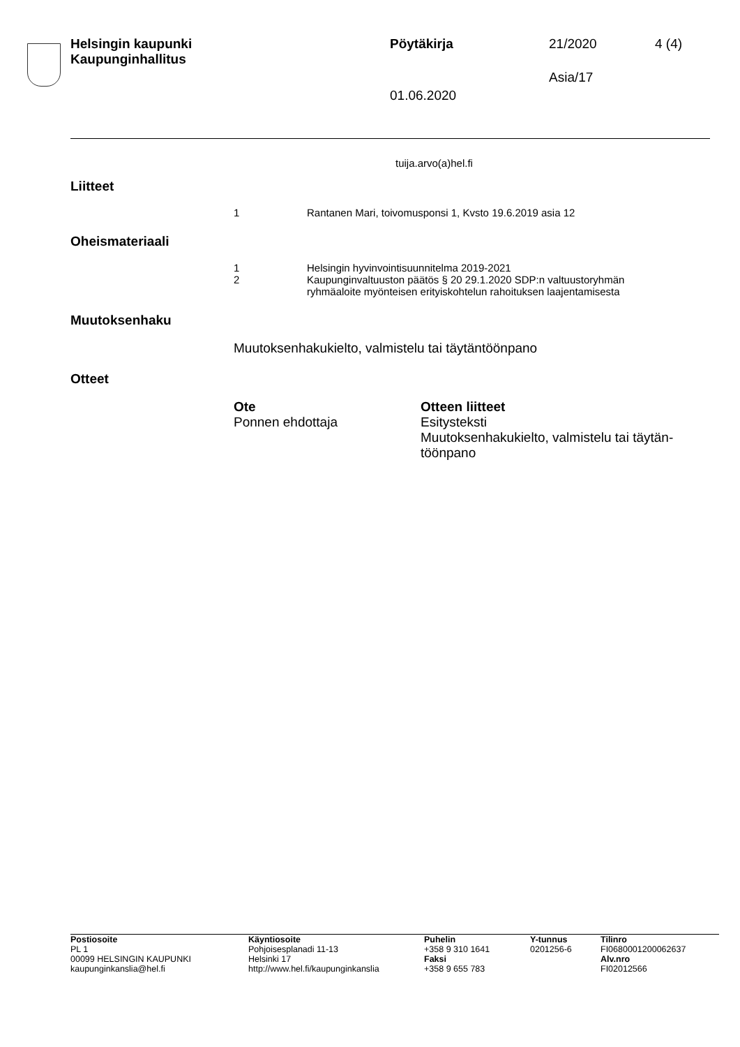Helsingin kaupunki
Kaupunginhallitus
Pöytäkirja 21/2020 4 (4)
Asia/17
01.06.2020
tuija.arvo(a)hel.fi
Liitteet
1 Rantanen Mari, toivomusponsi 1, Kvsto 19.6.2019 asia 12
Oheismateriaali
1 Helsingin hyvinvointisuunnitelma 2019-2021
2 Kaupunginvaltuuston päätös § 20 29.1.2020 SDP:n valtuustoryhmän
ryhmäaloite myönteisen erityiskohtelun rahoituksen laajentamisesta
Muutoksenhaku
Muutoksenhakukielto, valmistelu tai täytäntöönpano
Otteet
| Ote | Otteen liitteet |
| --- | --- |
| Ponnen ehdottaja | Esitysteksti Muutoksenhakukielto, valmistelu tai täytän- töönpano |
| Postiosoite PL 1 00099 HELSINGIN KAUPUNKI kaupunginkanslia@hel.fi | Käyntiosoite Pohjoisesplanadi 11-13 Helsinki 17 http://www.hel.fi/kaupunginkanslia | Puhelin +358 9 310 1641 Faksi +358 9 655 783 | Y-tunnus 0201256-6 | Tilinro FI0680001200062637 Alv.nro FI02012566 |